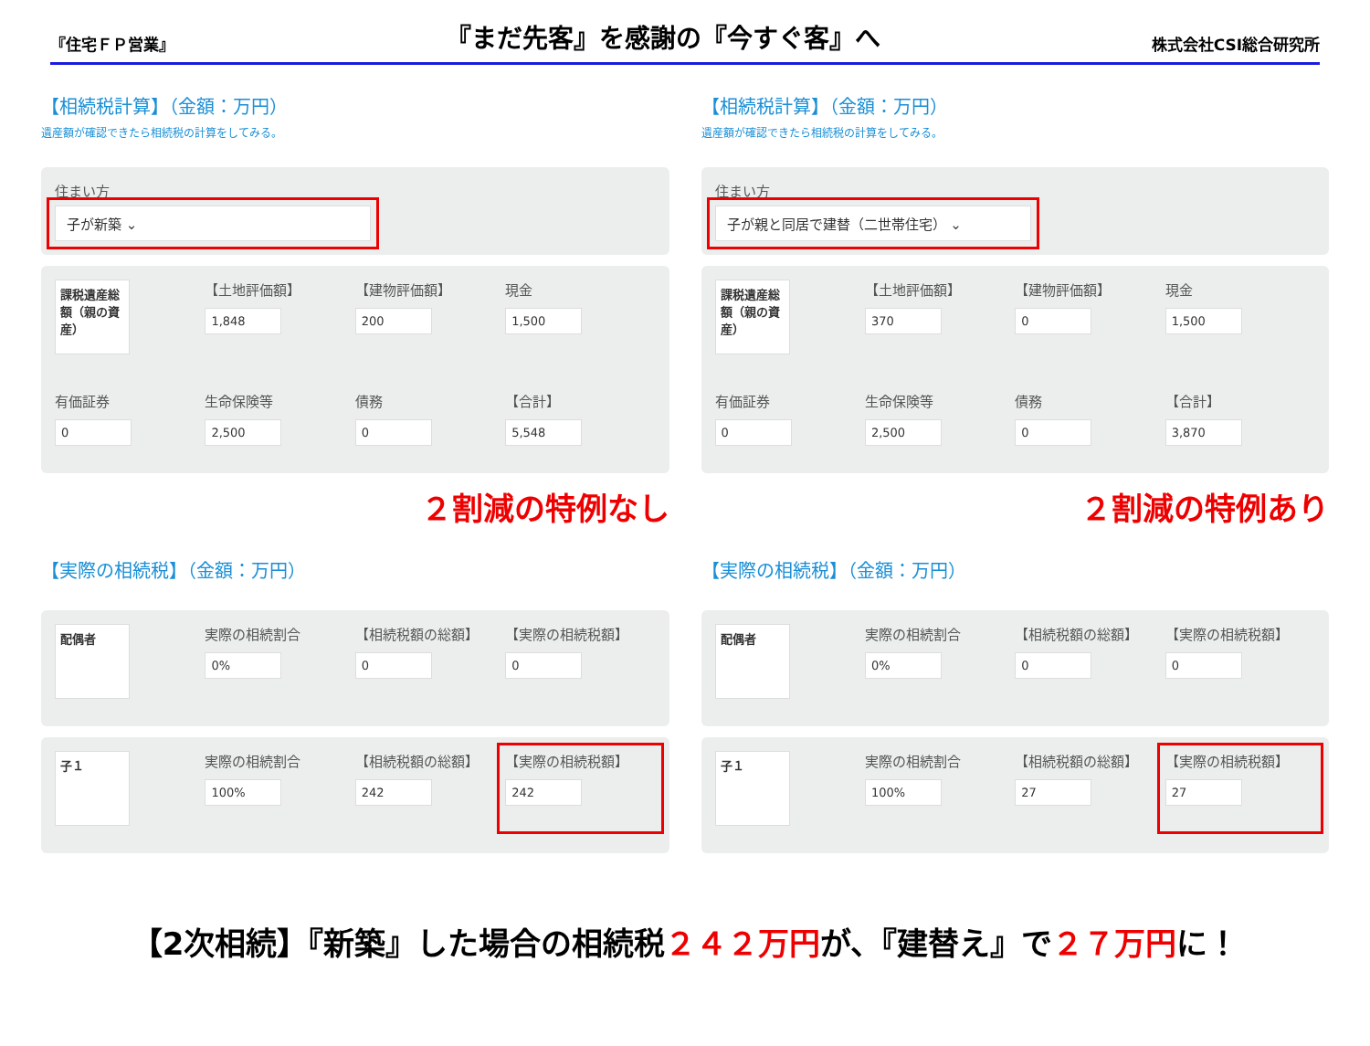『住宅ＦＰ営業』
『まだ先客』を感謝の『今すぐ客』へ
株式会社CSI総合研究所
【相続税計算】（金額：万円）
遺産額が確認できたら相続税の計算をしてみる。
住まい方
子が新築 ⌄
課税遺産総額（親の資産）
【土地評価額】
1,848
【建物評価額】
200
現金
1,500
有価証券
0
生命保険等
2,500
債務
0
【合計】
5,548
２割減の特例なし
【実際の相続税】（金額：万円）
配偶者
実際の相続割合
0%
【相続税額の総額】
0
【実際の相続税額】
0
子１
実際の相続割合
100%
【相続税額の総額】
242
【実際の相続税額】
242
【相続税計算】（金額：万円）
遺産額が確認できたら相続税の計算をしてみる。
住まい方
子が親と同居で建替（二世帯住宅） ⌄
課税遺産総額（親の資産）
【土地評価額】
370
【建物評価額】
0
現金
1,500
有価証券
0
生命保険等
2,500
債務
0
【合計】
3,870
２割減の特例あり
【実際の相続税】（金額：万円）
配偶者
実際の相続割合
0%
【相続税額の総額】
0
【実際の相続税額】
0
子１
実際の相続割合
100%
【相続税額の総額】
27
【実際の相続税額】
27
【2次相続】『新築』した場合の相続税２４２万円が、『建替え』で２７万円に！